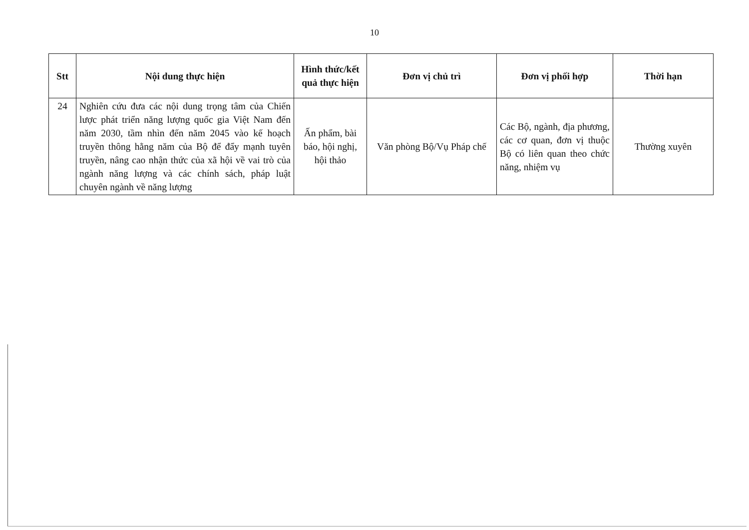10
| Stt | Nội dung thực hiện | Hình thức/kết quả thực hiện | Đơn vị chủ trì | Đơn vị phối hợp | Thời hạn |
| --- | --- | --- | --- | --- | --- |
| 24 | Nghiên cứu đưa các nội dung trọng tâm của Chiến lược phát triển năng lượng quốc gia Việt Nam đến năm 2030, tầm nhìn đến năm 2045 vào kế hoạch truyền thông hằng năm của Bộ để đẩy mạnh tuyên truyền, nâng cao nhận thức của xã hội về vai trò của ngành năng lượng và các chính sách, pháp luật chuyên ngành về năng lượng | Ấn phẩm, bài báo, hội nghị, hội thảo | Văn phòng Bộ/Vụ Pháp chế | Các Bộ, ngành, địa phương, các cơ quan, đơn vị thuộc Bộ có liên quan theo chức năng, nhiệm vụ | Thường xuyên |